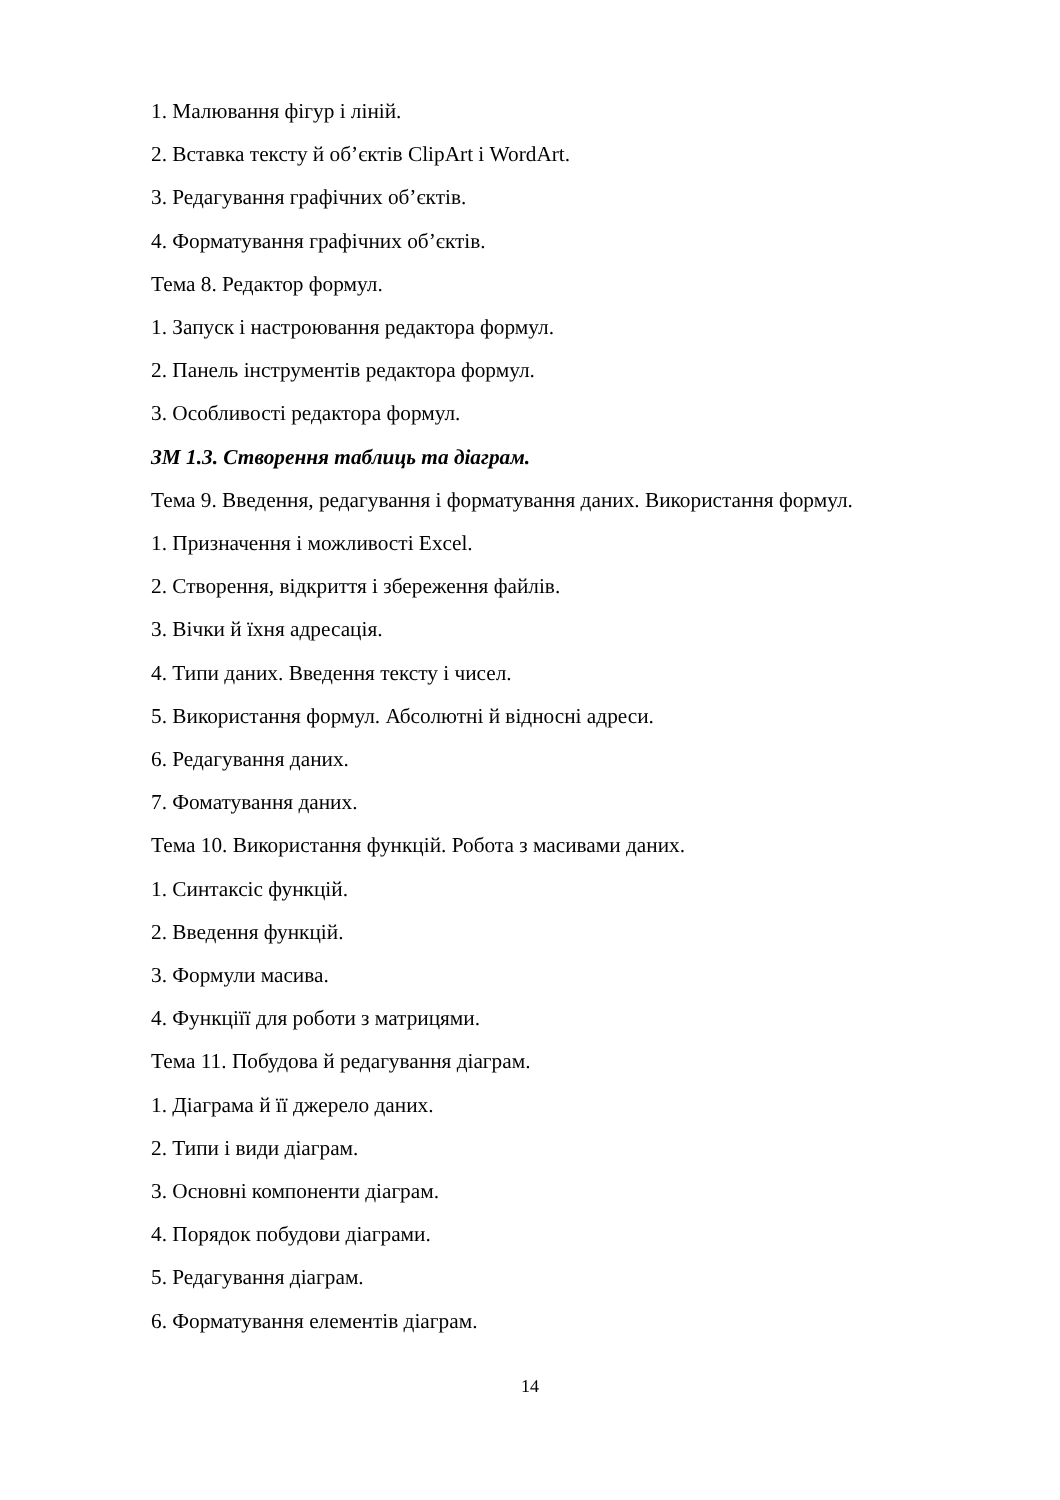1. Малювання фігур і ліній.
2. Вставка тексту й об’єктів ClipArt і WordArt.
3. Редагування графічних об’єктів.
4. Форматування графічних об’єктів.
Тема 8. Редактор формул.
1. Запуск і настроювання редактора формул.
2. Панель інструментів редактора формул.
3. Особливості редактора формул.
ЗМ 1.3. Створення таблиць та діаграм.
Тема 9. Введення, редагування і форматування даних. Використання формул.
1. Призначення і можливості Excel.
2. Створення, відкриття і збереження файлів.
3. Вічки й їхня адресація.
4. Типи даних. Введення тексту і чисел.
5. Використання формул. Абсолютні й відносні адреси.
6. Редагування даних.
7. Фоматування даних.
Тема 10. Використання функцій. Робота з масивами даних.
1. Синтаксіс функцій.
2. Введення функцій.
3. Формули масива.
4. Функціїї для роботи з матрицями.
Тема 11. Побудова й редагування діаграм.
1. Діаграма й її джерело даних.
2. Типи і види діаграм.
3. Основні компоненти діаграм.
4. Порядок побудови діаграми.
5. Редагування діаграм.
6. Форматування елементів діаграм.
14